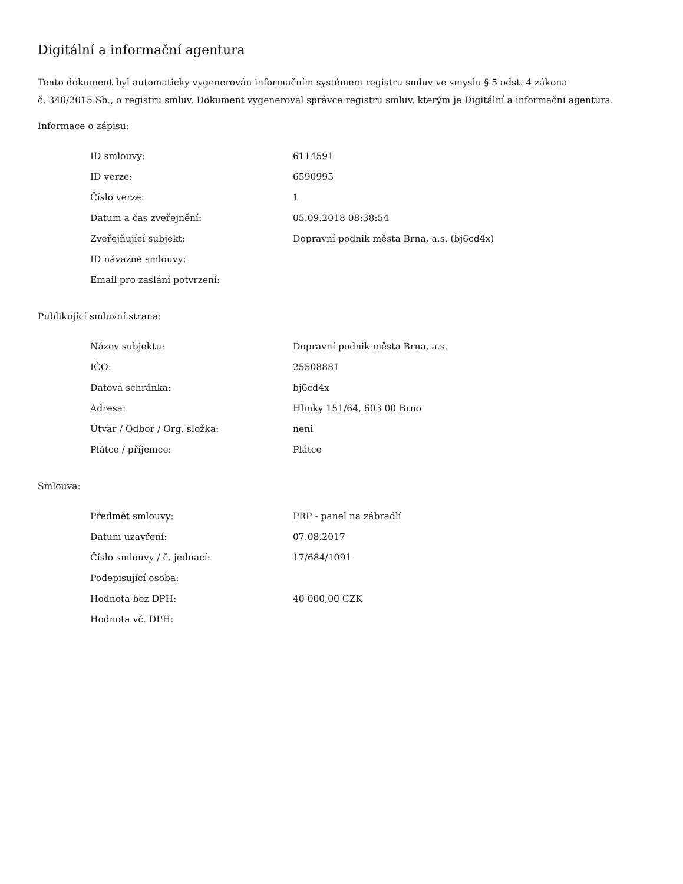Digitální a informační agentura
Tento dokument byl automaticky vygenerován informačním systémem registru smluv ve smyslu § 5 odst. 4 zákona
č. 340/2015 Sb., o registru smluv. Dokument vygeneroval správce registru smluv, kterým je Digitální a informační agentura.
Informace o zápisu:
| ID smlouvy: | 6114591 |
| ID verze: | 6590995 |
| Číslo verze: | 1 |
| Datum a čas zveřejnění: | 05.09.2018 08:38:54 |
| Zveřejňující subjekt: | Dopravní podnik města Brna, a.s. (bj6cd4x) |
| ID návazné smlouvy: | |
| Email pro zaslání potvrzení: | |
Publikující smluvní strana:
| Název subjektu: | Dopravní podnik města Brna, a.s. |
| IČO: | 25508881 |
| Datová schránka: | bj6cd4x |
| Adresa: | Hlinky 151/64, 603 00 Brno |
| Útvar / Odbor / Org. složka: | neni |
| Plátce / příjemce: | Plátce |
Smlouva:
| Předmět smlouvy: | PRP - panel na zábradlí |
| Datum uzavření: | 07.08.2017 |
| Číslo smlouvy / č. jednací: | 17/684/1091 |
| Podepisující osoba: | |
| Hodnota bez DPH: | 40 000,00 CZK |
| Hodnota vč. DPH: | |